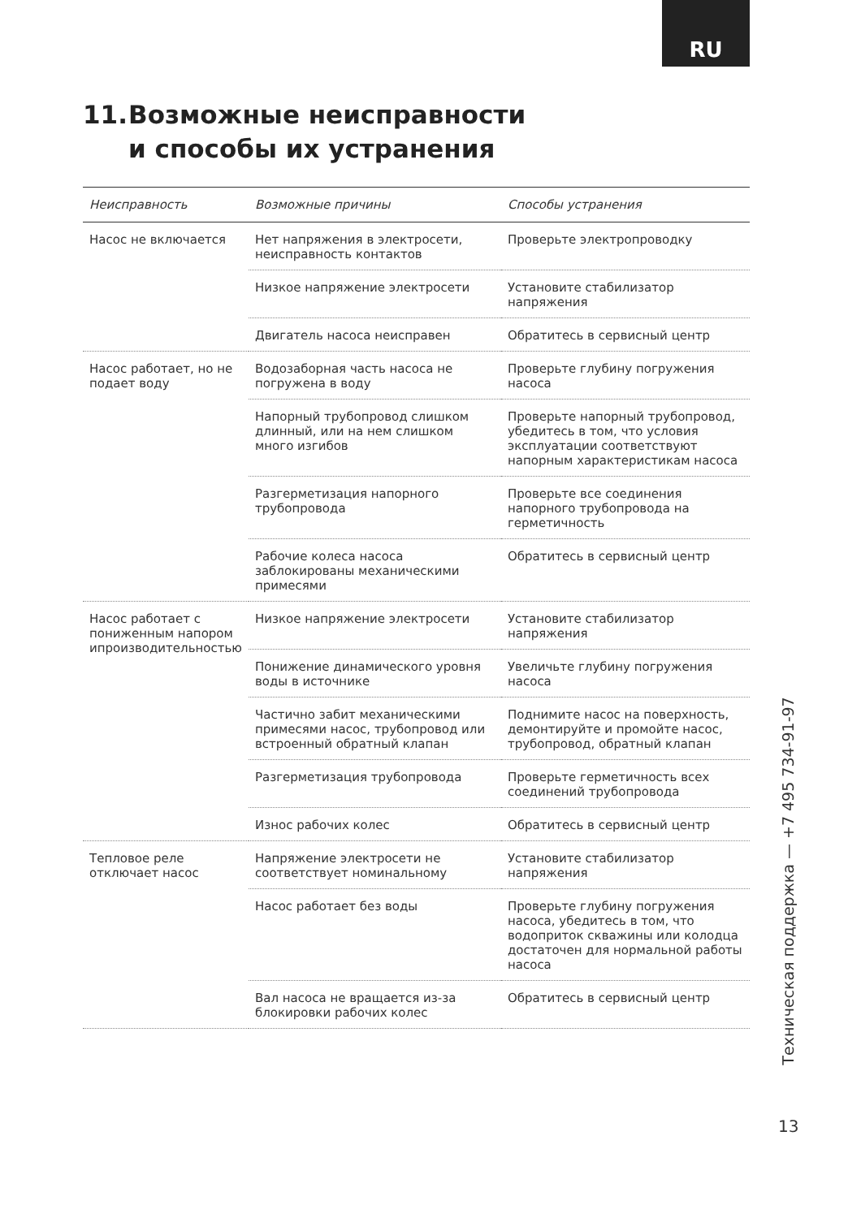RU
11. Возможные неисправности
и способы их устранения
| Неисправность | Возможные причины | Способы устранения |
| --- | --- | --- |
| Насос не включается | Нет напряжения в электросети, неисправность контактов | Проверьте электропроводку |
| | Низкое напряжение электросети | Установите стабилизатор напряжения |
| | Двигатель насоса неисправен | Обратитесь в сервисный центр |
| Насос работает, но не подает воду | Водозаборная часть насоса не погружена в воду | Проверьте глубину погружения насоса |
| | Напорный трубопровод слишком длинный, или на нем слишком много изгибов | Проверьте напорный трубопровод, убедитесь в том, что условия эксплуатации соответствуют напорным характеристикам насоса |
| | Разгерметизация напорного трубопровода | Проверьте все соединения напорного трубопровода на герметичность |
| | Рабочие колеса насоса заблокированы механическими примесями | Обратитесь в сервисный центр |
| Насос работает с пониженным напором ипроизводительностью | Низкое напряжение электросети | Установите стабилизатор напряжения |
| | Понижение динамического уровня воды в источнике | Увеличьте глубину погружения насоса |
| | Частично забит механическими примесями насос, трубопровод или встроенный обратный клапан | Поднимите насос на поверхность, демонтируйте и промойте насос, трубопровод, обратный клапан |
| | Разгерметизация трубопровода | Проверьте герметичность всех соединений трубопровода |
| | Износ рабочих колес | Обратитесь в сервисный центр |
| Тепловое реле отключает насос | Напряжение электросети не соответствует номинальному | Установите стабилизатор напряжения |
| | Насос работает без воды | Проверьте глубину погружения насоса, убедитесь в том, что водоприток скважины или колодца достаточен для нормальной работы насоса |
| | Вал насоса не вращается из-за блокировки рабочих колес | Обратитесь в сервисный центр |
Техническая поддержка — +7 495 734-91-97
13